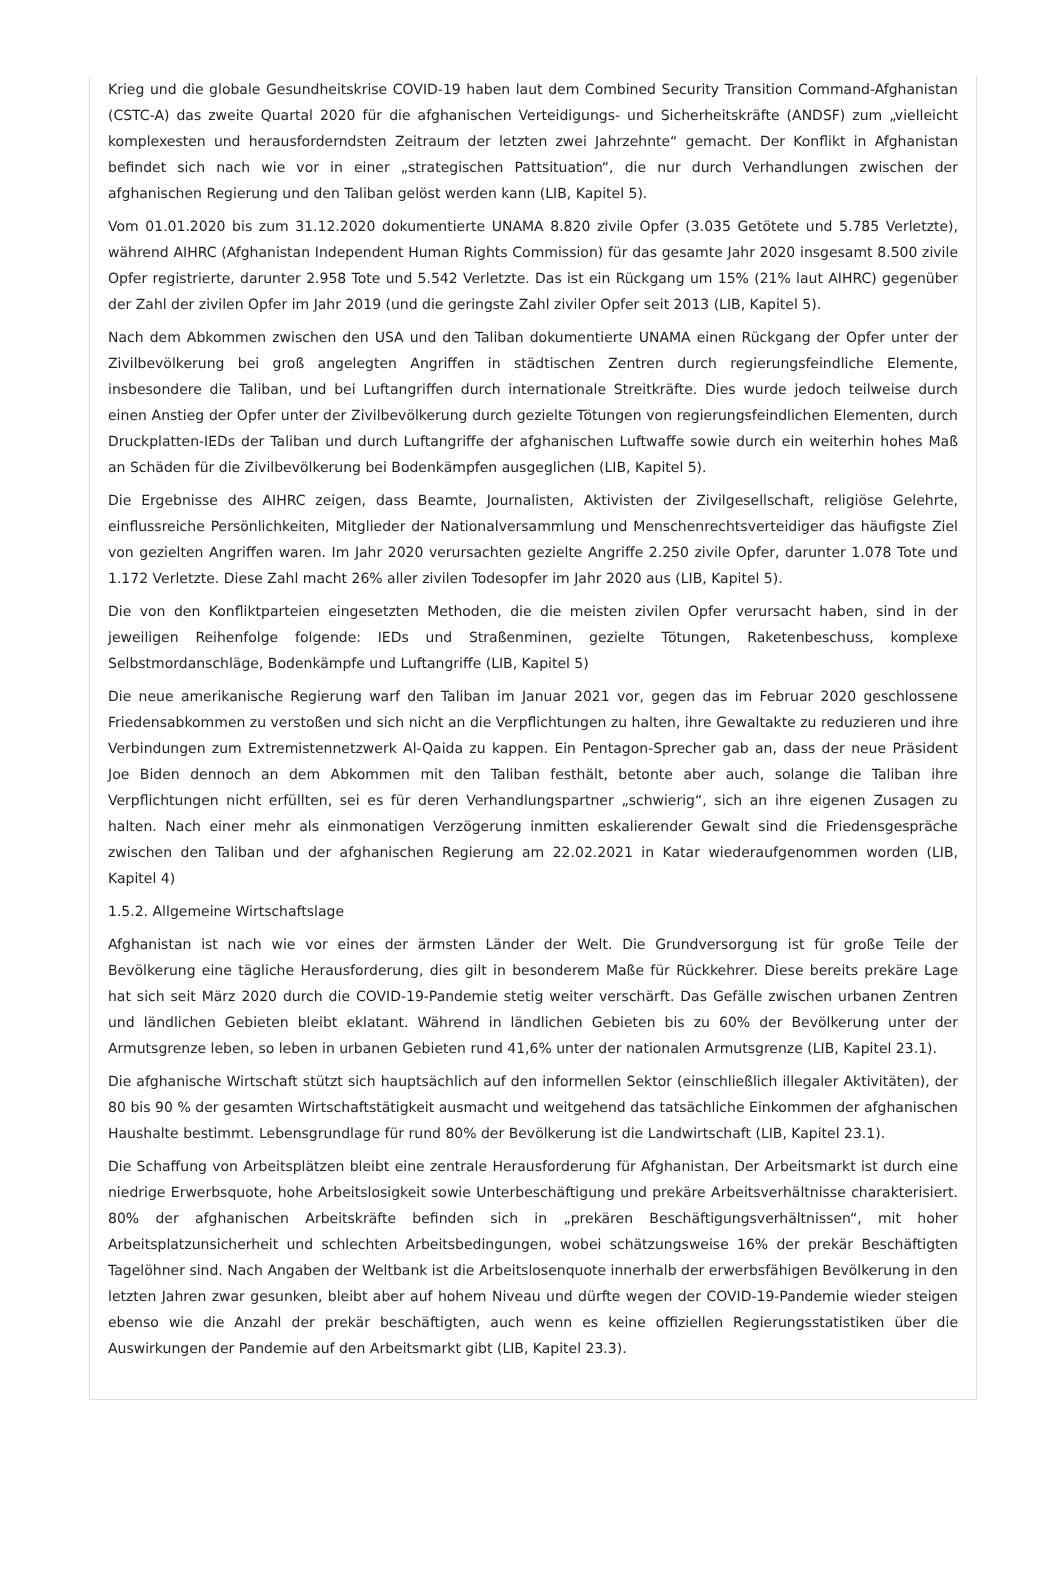Krieg und die globale Gesundheitskrise COVID-19 haben laut dem Combined Security Transition Command-Afghanistan (CSTC-A) das zweite Quartal 2020 für die afghanischen Verteidigungs- und Sicherheitskräfte (ANDSF) zum „vielleicht komplexesten und herausforderndsten Zeitraum der letzten zwei Jahrzehnte“ gemacht. Der Konflikt in Afghanistan befindet sich nach wie vor in einer „strategischen Pattsituation“, die nur durch Verhandlungen zwischen der afghanischen Regierung und den Taliban gelöst werden kann (LIB, Kapitel 5).
Vom 01.01.2020 bis zum 31.12.2020 dokumentierte UNAMA 8.820 zivile Opfer (3.035 Getötete und 5.785 Verletzte), während AIHRC (Afghanistan Independent Human Rights Commission) für das gesamte Jahr 2020 insgesamt 8.500 zivile Opfer registrierte, darunter 2.958 Tote und 5.542 Verletzte. Das ist ein Rückgang um 15% (21% laut AIHRC) gegenüber der Zahl der zivilen Opfer im Jahr 2019 (und die geringste Zahl ziviler Opfer seit 2013 (LIB, Kapitel 5).
Nach dem Abkommen zwischen den USA und den Taliban dokumentierte UNAMA einen Rückgang der Opfer unter der Zivilbevölkerung bei groß angelegten Angriffen in städtischen Zentren durch regierungsfeindliche Elemente, insbesondere die Taliban, und bei Luftangriffen durch internationale Streitkräfte. Dies wurde jedoch teilweise durch einen Anstieg der Opfer unter der Zivilbevölkerung durch gezielte Tötungen von regierungsfeindlichen Elementen, durch Druckplatten-IEDs der Taliban und durch Luftangriffe der afghanischen Luftwaffe sowie durch ein weiterhin hohes Maß an Schäden für die Zivilbevölkerung bei Bodenkämpfen ausgeglichen (LIB, Kapitel 5).
Die Ergebnisse des AIHRC zeigen, dass Beamte, Journalisten, Aktivisten der Zivilgesellschaft, religiöse Gelehrte, einflussreiche Persönlichkeiten, Mitglieder der Nationalversammlung und Menschenrechtsverteidiger das häufigste Ziel von gezielten Angriffen waren. Im Jahr 2020 verursachten gezielte Angriffe 2.250 zivile Opfer, darunter 1.078 Tote und 1.172 Verletzte. Diese Zahl macht 26% aller zivilen Todesopfer im Jahr 2020 aus (LIB, Kapitel 5).
Die von den Konfliktparteien eingesetzten Methoden, die die meisten zivilen Opfer verursacht haben, sind in der jeweiligen Reihenfolge folgende: IEDs und Straßenminen, gezielte Tötungen, Raketenbeschuss, komplexe Selbstmordanschläge, Bodenkämpfe und Luftangriffe (LIB, Kapitel 5)
Die neue amerikanische Regierung warf den Taliban im Januar 2021 vor, gegen das im Februar 2020 geschlossene Friedensabkommen zu verstoßen und sich nicht an die Verpflichtungen zu halten, ihre Gewaltakte zu reduzieren und ihre Verbindungen zum Extremistennetzwerk Al-Qaida zu kappen. Ein Pentagon-Sprecher gab an, dass der neue Präsident Joe Biden dennoch an dem Abkommen mit den Taliban festhält, betonte aber auch, solange die Taliban ihre Verpflichtungen nicht erfüllten, sei es für deren Verhandlungspartner „schwierig“, sich an ihre eigenen Zusagen zu halten. Nach einer mehr als einmonatigen Verzögerung inmitten eskalierender Gewalt sind die Friedensgespräche zwischen den Taliban und der afghanischen Regierung am 22.02.2021 in Katar wiederaufgenommen worden (LIB, Kapitel 4)
1.5.2. Allgemeine Wirtschaftslage
Afghanistan ist nach wie vor eines der ärmsten Länder der Welt. Die Grundversorgung ist für große Teile der Bevölkerung eine tägliche Herausforderung, dies gilt in besonderem Maße für Rückkehrer. Diese bereits prekäre Lage hat sich seit März 2020 durch die COVID-19-Pandemie stetig weiter verschärft. Das Gefälle zwischen urbanen Zentren und ländlichen Gebieten bleibt eklatant. Während in ländlichen Gebieten bis zu 60% der Bevölkerung unter der Armutsgrenze leben, so leben in urbanen Gebieten rund 41,6% unter der nationalen Armutsgrenze (LIB, Kapitel 23.1).
Die afghanische Wirtschaft stützt sich hauptsächlich auf den informellen Sektor (einschließlich illegaler Aktivitäten), der 80 bis 90 % der gesamten Wirtschaftstätigkeit ausmacht und weitgehend das tatsächliche Einkommen der afghanischen Haushalte bestimmt. Lebensgrundlage für rund 80% der Bevölkerung ist die Landwirtschaft (LIB, Kapitel 23.1).
Die Schaffung von Arbeitsplätzen bleibt eine zentrale Herausforderung für Afghanistan. Der Arbeitsmarkt ist durch eine niedrige Erwerbsquote, hohe Arbeitslosigkeit sowie Unterbeschäftigung und prekäre Arbeitsverhältnisse charakterisiert. 80% der afghanischen Arbeitskräfte befinden sich in „prekären Beschäftigungsverhältnissen“, mit hoher Arbeitsplatzunsicherheit und schlechten Arbeitsbedingungen, wobei schätzungsweise 16% der prekär Beschäftigten Tagelöhner sind. Nach Angaben der Weltbank ist die Arbeitslosenquote innerhalb der erwerbsfähigen Bevölkerung in den letzten Jahren zwar gesunken, bleibt aber auf hohem Niveau und dürfte wegen der COVID-19-Pandemie wieder steigen ebenso wie die Anzahl der prekär beschäftigten, auch wenn es keine offiziellen Regierungsstatistiken über die Auswirkungen der Pandemie auf den Arbeitsmarkt gibt (LIB, Kapitel 23.3).